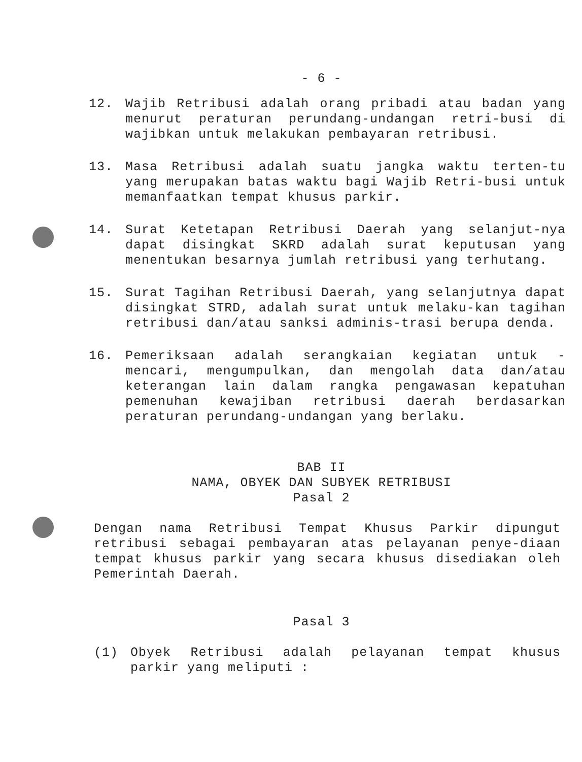- 6 -
12. Wajib Retribusi adalah orang pribadi atau badan yang menurut peraturan perundang-undangan retri-busi di wajibkan untuk melakukan pembayaran retribusi.
13. Masa Retribusi adalah suatu jangka waktu terten-tu yang merupakan batas waktu bagi Wajib Retri-busi untuk memanfaatkan tempat khusus parkir.
14. Surat Ketetapan Retribusi Daerah yang selanjut-nya dapat disingkat SKRD adalah surat keputusan yang menentukan besarnya jumlah retribusi yang terhutang.
15. Surat Tagihan Retribusi Daerah, yang selanjutnya dapat disingkat STRD, adalah surat untuk melaku-kan tagihan retribusi dan/atau sanksi adminis-trasi berupa denda.
16. Pemeriksaan adalah serangkaian kegiatan untuk - mencari, mengumpulkan, dan mengolah data dan/atau keterangan lain dalam rangka pengawasan kepatuhan pemenuhan kewajiban retribusi daerah berdasarkan peraturan perundang-undangan yang berlaku.
BAB II
NAMA, OBYEK DAN SUBYEK RETRIBUSI
Pasal 2
Dengan nama Retribusi Tempat Khusus Parkir dipungut retribusi sebagai pembayaran atas pelayanan penye-diaan tempat khusus parkir yang secara khusus disediakan oleh Pemerintah Daerah.
Pasal 3
(1) Obyek Retribusi adalah pelayanan tempat khusus parkir yang meliputi :